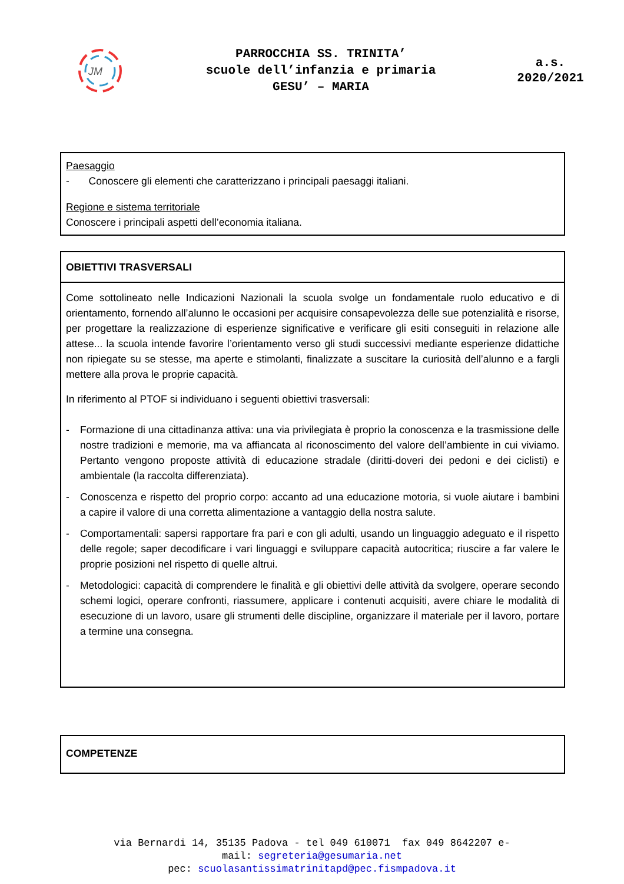JM
PARROCCHIA SS. TRINITA’
scuole dell’infanzia e primaria
GESU’ – MARIA
a.s.
2020/2021
Paesaggio
- Conoscere gli elementi che caratterizzano i principali paesaggi italiani.
Regione e sistema territoriale
Conoscere i principali aspetti dell’economia italiana.
OBIETTIVI TRASVERSALI
Come sottolineato nelle Indicazioni Nazionali la scuola svolge un fondamentale ruolo educativo e di orientamento, fornendo all’alunno le occasioni per acquisire consapevolezza delle sue potenzialità e risorse, per progettare la realizzazione di esperienze significative e verificare gli esiti conseguiti in relazione alle attese... la scuola intende favorire l’orientamento verso gli studi successivi mediante esperienze didattiche non ripiegate su se stesse, ma aperte e stimolanti, finalizzate a suscitare la curiosità dell’alunno e a fargli mettere alla prova le proprie capacità.
In riferimento al PTOF si individuano i seguenti obiettivi trasversali:
- Formazione di una cittadinanza attiva: una via privilegiata è proprio la conoscenza e la trasmissione delle nostre tradizioni e memorie, ma va affiancata al riconoscimento del valore dell’ambiente in cui viviamo. Pertanto vengono proposte attività di educazione stradale (diritti-doveri dei pedoni e dei ciclisti) e ambientale (la raccolta differenziata).
- Conoscenza e rispetto del proprio corpo: accanto ad una educazione motoria, si vuole aiutare i bambini a capire il valore di una corretta alimentazione a vantaggio della nostra salute.
- Comportamentali: sapersi rapportare fra pari e con gli adulti, usando un linguaggio adeguato e il rispetto delle regole; saper decodificare i vari linguaggi e sviluppare capacità autocritica; riuscire a far valere le proprie posizioni nel rispetto di quelle altrui.
- Metodologici: capacità di comprendere le finalità e gli obiettivi delle attività da svolgere, operare secondo schemi logici, operare confronti, riassumere, applicare i contenuti acquisiti, avere chiare le modalità di esecuzione di un lavoro, usare gli strumenti delle discipline, organizzare il materiale per il lavoro, portare a termine una consegna.
COMPETENZE
via Bernardi 14, 35135 Padova - tel 049 610071 fax 049 8642207 e-
mail: segreteria@gesumaria.net
pec: scuolasantissimatrinitapd@pec.fismpadova.it